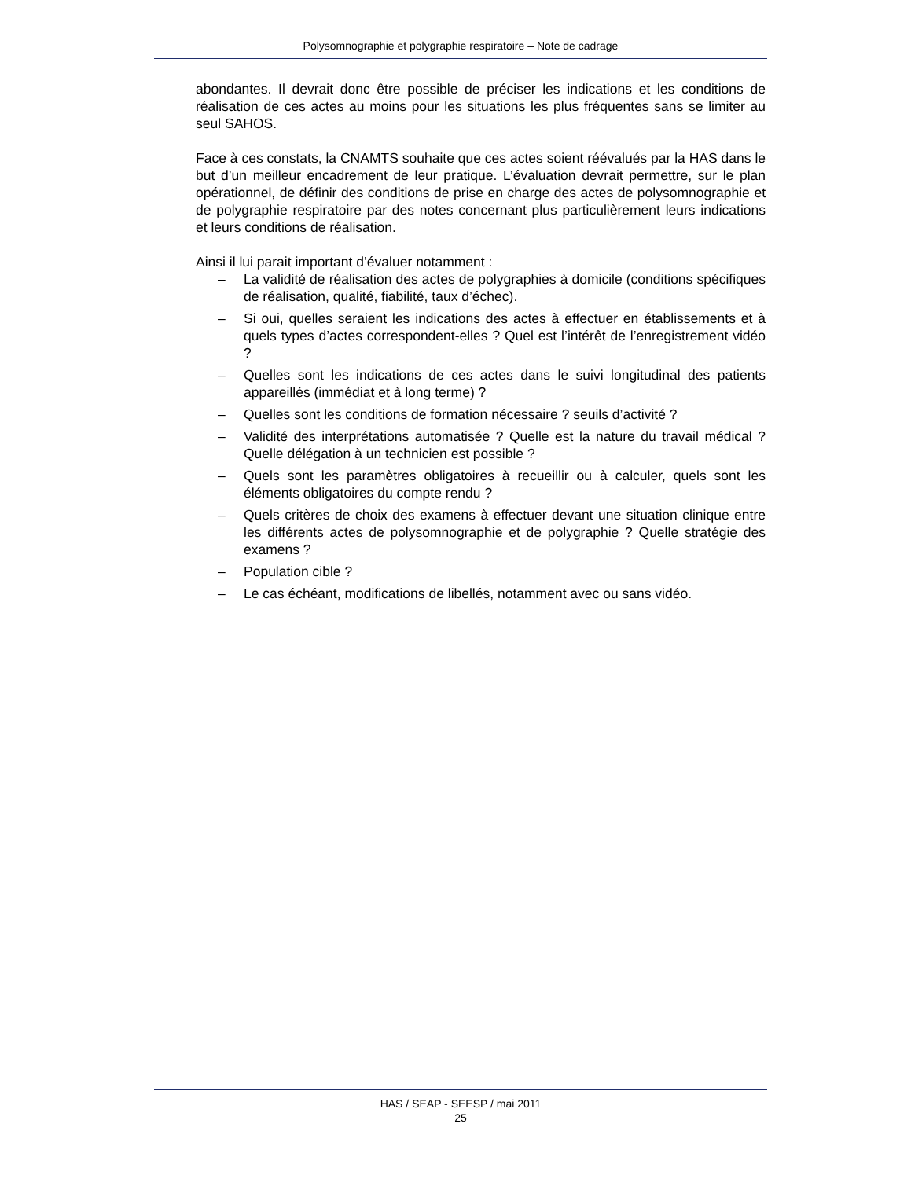Polysomnographie et polygraphie respiratoire – Note de cadrage
abondantes. Il devrait donc être possible de préciser les indications et les conditions de réalisation de ces actes au moins pour les situations les plus fréquentes sans se limiter au seul SAHOS.
Face à ces constats, la CNAMTS souhaite que ces actes soient réévalués par la HAS dans le but d’un meilleur encadrement de leur pratique. L’évaluation devrait permettre, sur le plan opérationnel, de définir des conditions de prise en charge des actes de polysomnographie et de polygraphie respiratoire par des notes concernant plus particulièrement leurs indications et leurs conditions de réalisation.
Ainsi il lui parait important d’évaluer notamment :
– La validité de réalisation des actes de polygraphies à domicile (conditions spécifiques de réalisation, qualité, fiabilité, taux d’échec).
– Si oui, quelles seraient les indications des actes à effectuer en établissements et à quels types d’actes correspondent-elles ? Quel est l’intérêt de l’enregistrement vidéo ?
– Quelles sont les indications de ces actes dans le suivi longitudinal des patients appareillés (immédiat et à long terme) ?
– Quelles sont les conditions de formation nécessaire ? seuils d’activité ?
– Validité des interprétations automatisée ? Quelle est la nature du travail médical ? Quelle délégation à un technicien est possible ?
– Quels sont les paramètres obligatoires à recueillir ou à calculer, quels sont les éléments obligatoires du compte rendu ?
– Quels critères de choix des examens à effectuer devant une situation clinique entre les différents actes de polysomnographie et de polygraphie ? Quelle stratégie des examens ?
– Population cible ?
– Le cas échéant, modifications de libellés, notamment avec ou sans vidéo.
HAS / SEAP - SEESP / mai 2011
25